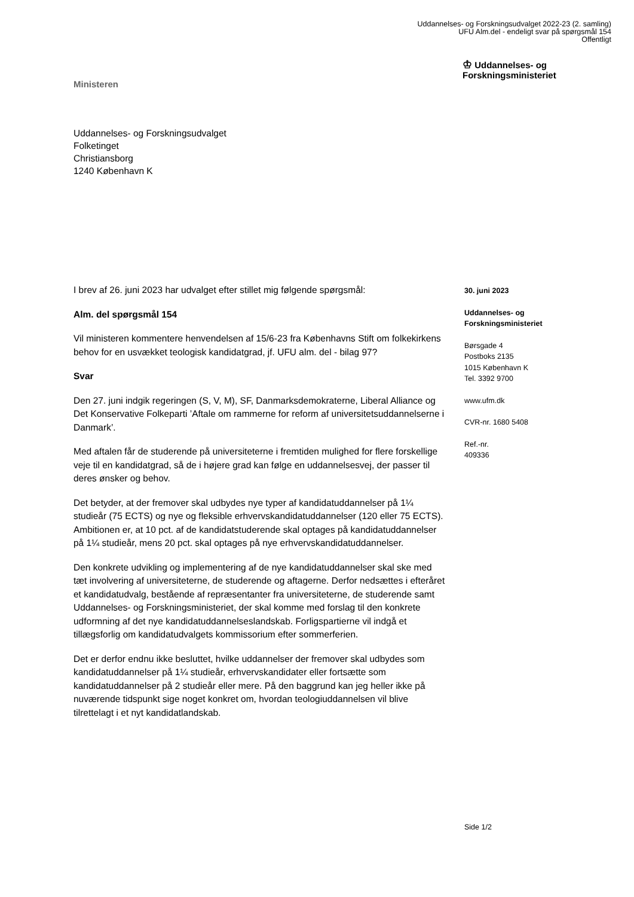Uddannelses- og Forskningsudvalget 2022-23 (2. samling)
UFU Alm.del - endeligt svar på spørgsmål 154
Offentligt
Ministeren
♔ Uddannelses- og
Forskningsministeriet
Uddannelses- og Forskningsudvalget
Folketinget
Christiansborg
1240 København K
I brev af 26. juni 2023 har udvalget efter stillet mig følgende spørgsmål:
Alm. del spørgsmål 154
Vil ministeren kommentere henvendelsen af 15/6-23 fra Københavns Stift om folkekirkens behov for en usvækket teologisk kandidatgrad, jf. UFU alm. del - bilag 97?
Svar
Den 27. juni indgik regeringen (S, V, M), SF, Danmarksdemokraterne, Liberal Alliance og Det Konservative Folkeparti ’Aftale om rammerne for reform af universitetsuddannelserne i Danmark’.
Med aftalen får de studerende på universiteterne i fremtiden mulighed for flere forskellige veje til en kandidatgrad, så de i højere grad kan følge en uddannelsesvej, der passer til deres ønsker og behov.
Det betyder, at der fremover skal udbydes nye typer af kandidatuddannelser på 1¼ studieår (75 ECTS) og nye og fleksible erhvervskandidatuddannelser (120 eller 75 ECTS). Ambitionen er, at 10 pct. af de kandidatstuderende skal optages på kandidatuddannelser på 1¼ studieår, mens 20 pct. skal optages på nye erhvervskandidatuddannelser.
Den konkrete udvikling og implementering af de nye kandidatuddannelser skal ske med tæt involvering af universiteterne, de studerende og aftagerne. Derfor nedsættes i efteråret et kandidatudvalg, bestående af repræsentanter fra universiteterne, de studerende samt Uddannelses- og Forskningsministeriet, der skal komme med forslag til den konkrete udformning af det nye kandidatuddannelseslandskab. Forligspartierne vil indgå et tillægsforlig om kandidatudvalgets kommissorium efter sommerferien.
Det er derfor endnu ikke besluttet, hvilke uddannelser der fremover skal udbydes som kandidatuddannelser på 1¼ studieår, erhvervskandidater eller fortsætte som kandidatuddannelser på 2 studieår eller mere. På den baggrund kan jeg heller ikke på nuværende tidspunkt sige noget konkret om, hvordan teologiuddannelsen vil blive tilrettelagt i et nyt kandidatlandskab.
30. juni 2023
Uddannelses- og
Forskningsministeriet
Børsgade 4
Postboks 2135
1015 København K
Tel. 3392 9700
www.ufm.dk
CVR-nr. 1680 5408
Ref.-nr.
409336
Side 1/2